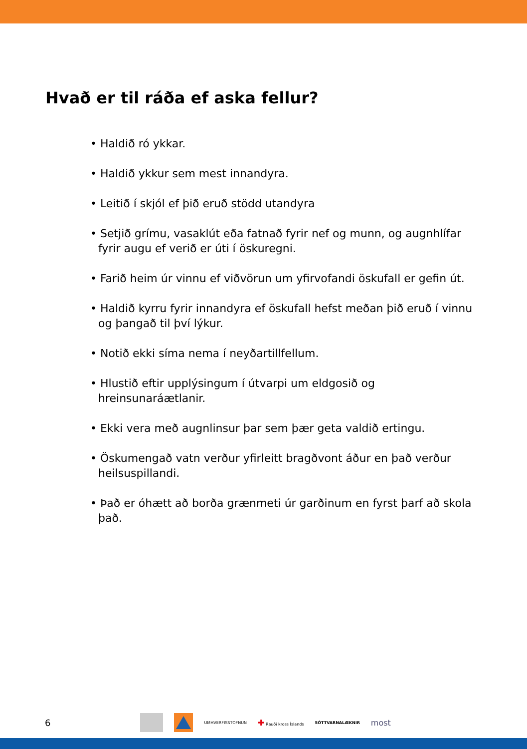Hvað er til ráða ef aska fellur?
• Haldið ró ykkar.
• Haldið ykkur sem mest innandyra.
• Leitið í skjól ef þið eruð stödd utandyra
• Setjið grímu, vasaklút eða fatnað fyrir nef og munn, og augnhlífar fyrir augu ef verið er úti í öskuregni.
• Farið heim úr vinnu ef viðvörun um yfirvofandi öskufall er gefin út.
• Haldið kyrru fyrir innandyra ef öskufall hefst meðan þið eruð í vinnu og þangað til því lýkur.
• Notið ekki síma nema í neyðartillfellum.
• Hlustið eftir upplýsingum í útvarpi um eldgosið og hreinsunaráætlanir.
• Ekki vera með augnlinsur þar sem þær geta valdið ertingu.
• Öskumengað vatn verður yfirleitt bragðvont áður en það verður heilsuspillandi.
• Það er óhætt að borða grænmeti úr garðinum en fyrst þarf að skola það.
6
UMHVERFISSTOFNUN ✚ Rauði kross Íslands SÓTTVARNALÆKNIR most